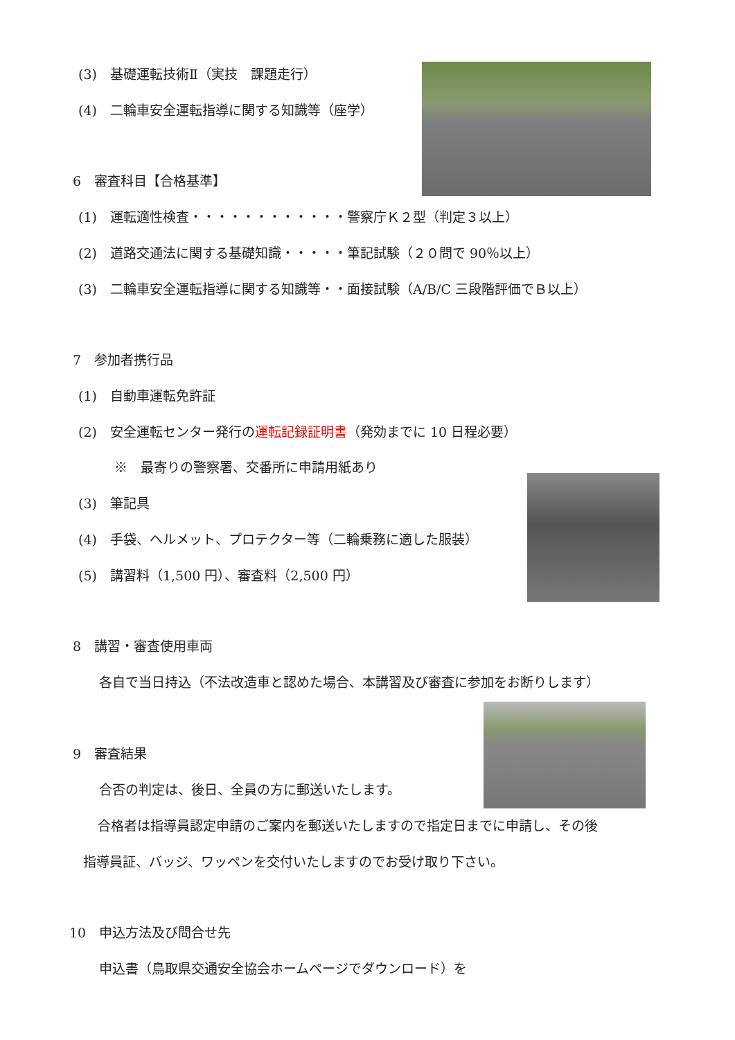(3)　基礎運転技術Ⅱ（実技　課題走行）
(4)　二輪車安全運転指導に関する知識等（座学）
6　審査科目【合格基準】
(1)　運転適性検査・・・・・・・・・・・・警察庁Ｋ２型（判定３以上）
(2)　道路交通法に関する基礎知識・・・・・筆記試験（２０問で 90％以上）
(3)　二輪車安全運転指導に関する知識等・・面接試験（A/B/C 三段階評価でＢ以上）
7　参加者携行品
(1)　自動車運転免許証
(2)　安全運転センター発行の運転記録証明書（発効までに 10 日程必要）
※　最寄りの警察署、交番所に申請用紙あり
(3)　筆記具
(4)　手袋、ヘルメット、プロテクター等（二輪乗務に適した服装）
(5)　講習料（1,500 円）、審査料（2,500 円）
8　講習・審査使用車両
各自で当日持込（不法改造車と認めた場合、本講習及び審査に参加をお断りします）
9　審査結果
合否の判定は、後日、全員の方に郵送いたします。
合格者は指導員認定申請のご案内を郵送いたしますので指定日までに申請し、その後
指導員証、バッジ、ワッペンを交付いたしますのでお受け取り下さい。
10　申込方法及び問合せ先
申込書（鳥取県交通安全協会ホームページでダウンロード）を